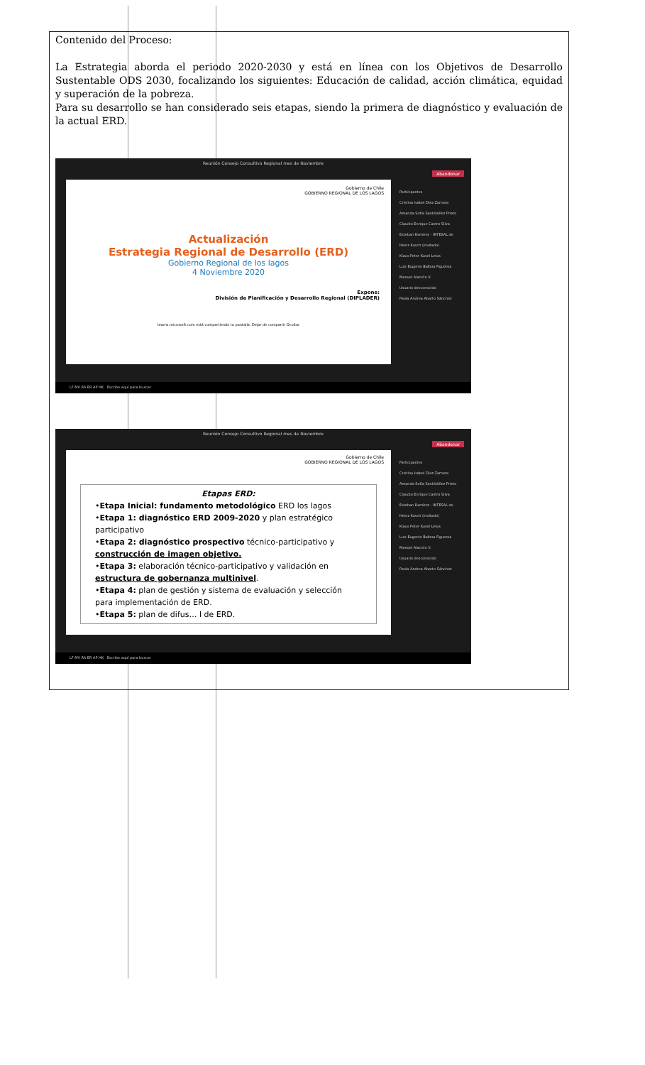Contenido del Proceso:
La Estrategia aborda el periodo 2020-2030 y está en línea con los Objetivos de Desarrollo Sustentable ODS 2030, focalizando los siguientes: Educación de calidad, acción climática, equidad y superación de la pobreza.
Para su desarrollo se han considerado seis etapas, siendo la primera de diagnóstico y evaluación de la actual ERD.
Reunión Consejo Consultivo Regional mes de Noviembre
Abandonar
Gobierno de Chile
GOBIERNO REGIONAL DE LOS LAGOS
Actualización
Estrategia Regional de Desarrollo (ERD)
Gobierno Regional de los lagos
4 Noviembre 2020
Expone:
División de Planificación y Desarrollo Regional (DIPLADER)
teams.microsoft.com está compartiendo tu pantalla. Dejar de compartir Ocultar
Participantes
Cristina Isabel Díaz Zamora
Amanda Sofía Santibáñez Prieto
Claudio Enrique Castro Silva
Esteban Ramírez - INTESAL de
Heinz Kusch (invitado)
Klaus Peter Kusel Leiva
Luis Eugenio Balboa Figueroa
Manuel Alarcón V.
Usuario desconocido
Paola Andrea Abarto Sánchez
LF MV RA ER AP HK Escribe aquí para buscar
Reunión Consejo Consultivo Regional mes de Noviembre
Abandonar
Gobierno de Chile
GOBIERNO REGIONAL DE LOS LAGOS
Etapas ERD:
•Etapa Inicial: fundamento metodológico ERD los lagos
•Etapa 1: diagnóstico ERD 2009-2020 y plan estratégico participativo
•Etapa 2: diagnóstico prospectivo técnico-participativo y construcción de imagen objetivo.
•Etapa 3: elaboración técnico-participativo y validación en estructura de gobernanza multinivel.
•Etapa 4: plan de gestión y sistema de evaluación y selección para implementación de ERD.
•Etapa 5: plan de difus… l de ERD.
Participantes
Cristina Isabel Díaz Zamora
Amanda Sofía Santibáñez Prieto
Claudio Enrique Castro Silva
Esteban Ramírez - INTESAL de
Heinz Kusch (invitado)
Klaus Peter Kusel Leiva
Luis Eugenio Balboa Figueroa
Manuel Alarcón V.
Usuario desconocido
Paola Andrea Abarto Sánchez
LF MV RA ER AP HK Escribe aquí para buscar